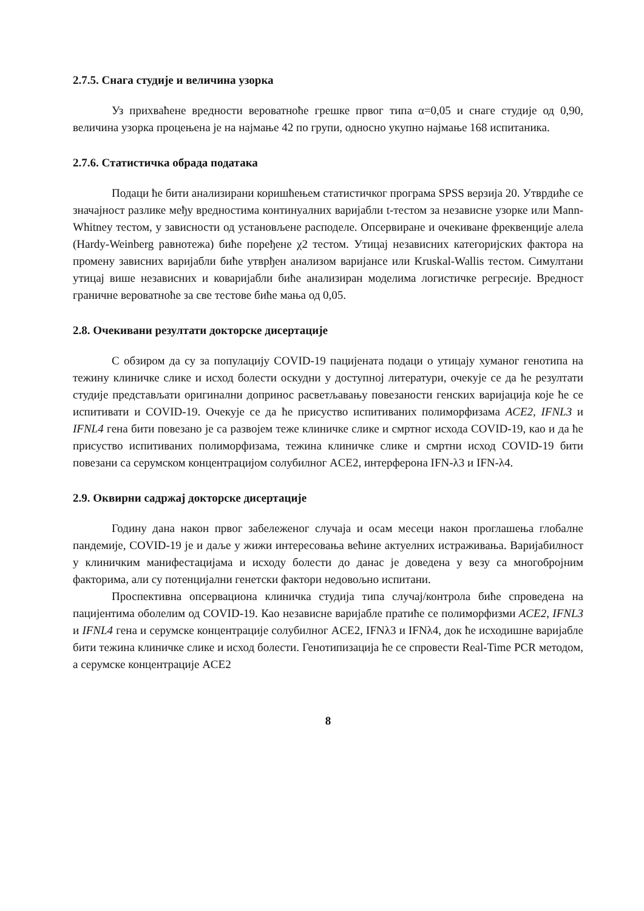2.7.5. Снага студије и величина узорка
Уз прихваћене вредности вероватноће грешке првог типа α=0,05 и снаге студије од 0,90, величина узорка процењена је на најмање 42 по групи, односно укупно најмање 168 испитаника.
2.7.6. Статистичка обрада података
Подаци ће бити анализирани коришћењем статистичког програма SPSS верзија 20. Утврдиће се значајност разлике међу вредностима континуалних варијабли t-тестом за независне узорке или Mann-Whitney тестом, у зависности од установљене расподеле. Опсервиране и очекиване фреквенције алела (Hardy-Weinberg равнотежа) биће поређене χ2 тестом. Утицај независних категоријских фактора на промену зависних варијабли биће утврђен анализом варијансе или Kruskal-Wallis тестом. Симултани утицај више независних и коваријабли биће анализиран моделима логистичке регресије. Вредност граничне вероватноће за све тестове биће мања од 0,05.
2.8. Очекивани резултати докторске дисертације
С обзиром да су за популацију COVID-19 пацијената подаци о утицају хуманог генотипа на тежину клиничке слике и исход болести оскудни у доступној литератури, очекује се да ће резултати студије представљати оригинални допринос расветљавању повезаности генских варијација које ће се испитивати и COVID-19. Очекује се да ће присуство испитиваних полиморфизама ACE2, IFNL3 и IFNL4 гена бити повезано је са развојем теже клиничке слике и смртног исхода COVID-19, као и да ће присуство испитиваних полиморфизама, тежина клиничке слике и смртни исход COVID-19 бити повезани са серумском концентрацијом солубилног ACE2, интерферона IFN-λ3 и IFN-λ4.
2.9. Оквирни садржај докторске дисертације
Годину дана након првог забележеног случаја и осам месеци након проглашења глобалне пандемије, COVID-19 је и даље у жижи интересовања већине актуелних истраживања. Варијабилност у клиничким манифестацијама и исходу болести до данас је доведена у везу са многобројним факторима, али су потенцијални генетски фактори недовољно испитани.
Проспективна опсервациона клиничка студија типа случај/контрола биће спроведена на пацијентима оболелим од COVID-19. Као независне варијабле пратиће се полиморфизми ACE2, IFNL3 и IFNL4 гена и серумске концентрације солубилног ACE2, IFNλ3 и IFNλ4, док ће исходишне варијабле бити тежина клиничке слике и исход болести. Генотипизација ће се спровести Real-Time PCR методом, а серумске концентрације ACE2
8